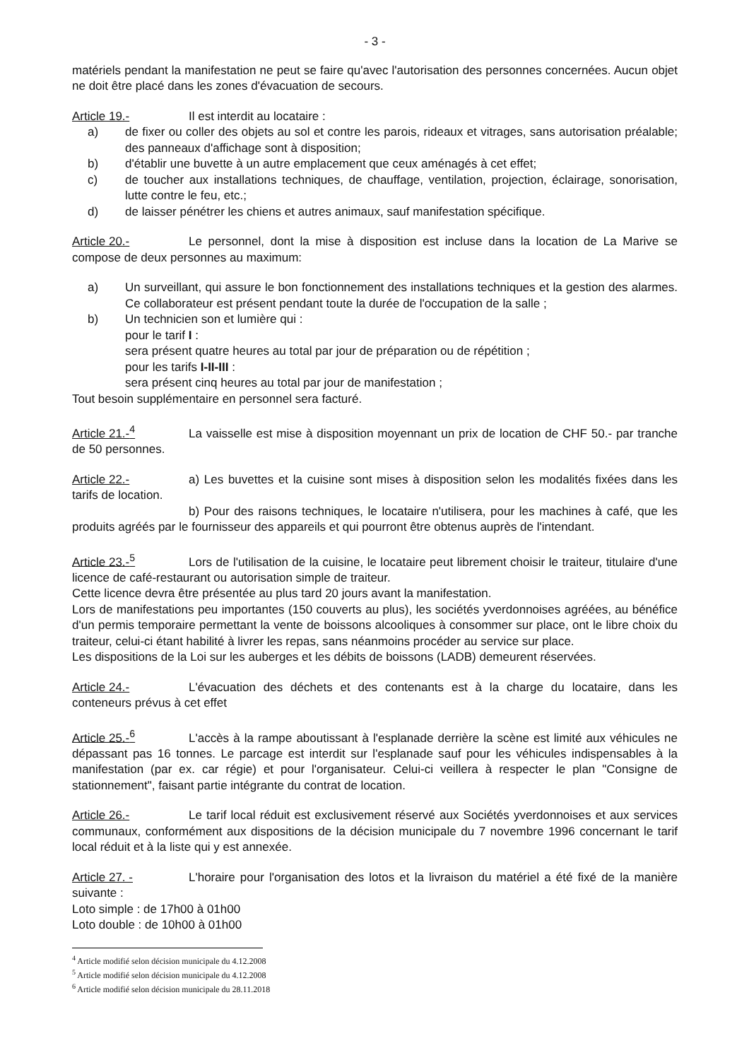- 3 -
matériels pendant la manifestation ne peut se faire qu'avec l'autorisation des personnes concernées. Aucun objet ne doit être placé dans les zones d'évacuation de secours.
Article 19.- Il est interdit au locataire :
a) de fixer ou coller des objets au sol et contre les parois, rideaux et vitrages, sans autorisation préalable; des panneaux d'affichage sont à disposition;
b) d'établir une buvette à un autre emplacement que ceux aménagés à cet effet;
c) de toucher aux installations techniques, de chauffage, ventilation, projection, éclairage, sonorisation, lutte contre le feu, etc.;
d) de laisser pénétrer les chiens et autres animaux, sauf manifestation spécifique.
Article 20.- Le personnel, dont la mise à disposition est incluse dans la location de La Marive se compose de deux personnes au maximum:
a) Un surveillant, qui assure le bon fonctionnement des installations techniques et la gestion des alarmes. Ce collaborateur est présent pendant toute la durée de l'occupation de la salle ;
b) Un technicien son et lumière qui :
pour le tarif I :
sera présent quatre heures au total par jour de préparation ou de répétition ;
pour les tarifs I-II-III :
sera présent cinq heures au total par jour de manifestation ;
Tout besoin supplémentaire en personnel sera facturé.
Article 21.-<sup>4</sup> La vaisselle est mise à disposition moyennant un prix de location de CHF 50.- par tranche de 50 personnes.
Article 22.- a) Les buvettes et la cuisine sont mises à disposition selon les modalités fixées dans les tarifs de location.
b) Pour des raisons techniques, le locataire n'utilisera, pour les machines à café, que les produits agréés par le fournisseur des appareils et qui pourront être obtenus auprès de l'intendant.
Article 23.-<sup>5</sup> Lors de l'utilisation de la cuisine, le locataire peut librement choisir le traiteur, titulaire d'une licence de café-restaurant ou autorisation simple de traiteur.
Cette licence devra être présentée au plus tard 20 jours avant la manifestation.
Lors de manifestations peu importantes (150 couverts au plus), les sociétés yverdonnoises agréées, au bénéfice d'un permis temporaire permettant la vente de boissons alcooliques à consommer sur place, ont le libre choix du traiteur, celui-ci étant habilité à livrer les repas, sans néanmoins procéder au service sur place.
Les dispositions de la Loi sur les auberges et les débits de boissons (LADB) demeurent réservées.
Article 24.- L'évacuation des déchets et des contenants est à la charge du locataire, dans les conteneurs prévus à cet effet
Article 25.-<sup>6</sup> L'accès à la rampe aboutissant à l'esplanade derrière la scène est limité aux véhicules ne dépassant pas 16 tonnes. Le parcage est interdit sur l'esplanade sauf pour les véhicules indispensables à la manifestation (par ex. car régie) et pour l'organisateur. Celui-ci veillera à respecter le plan "Consigne de stationnement", faisant partie intégrante du contrat de location.
Article 26.- Le tarif local réduit est exclusivement réservé aux Sociétés yverdonnoises et aux services communaux, conformément aux dispositions de la décision municipale du 7 novembre 1996 concernant le tarif local réduit et à la liste qui y est annexée.
Article 27. - L'horaire pour l'organisation des lotos et la livraison du matériel a été fixé de la manière suivante :
Loto simple : de 17h00 à 01h00
Loto double : de 10h00 à 01h00
<sup>4</sup> Article modifié selon décision municipale du 4.12.2008
<sup>5</sup> Article modifié selon décision municipale du 4.12.2008
<sup>6</sup> Article modifié selon décision municipale du 28.11.2018